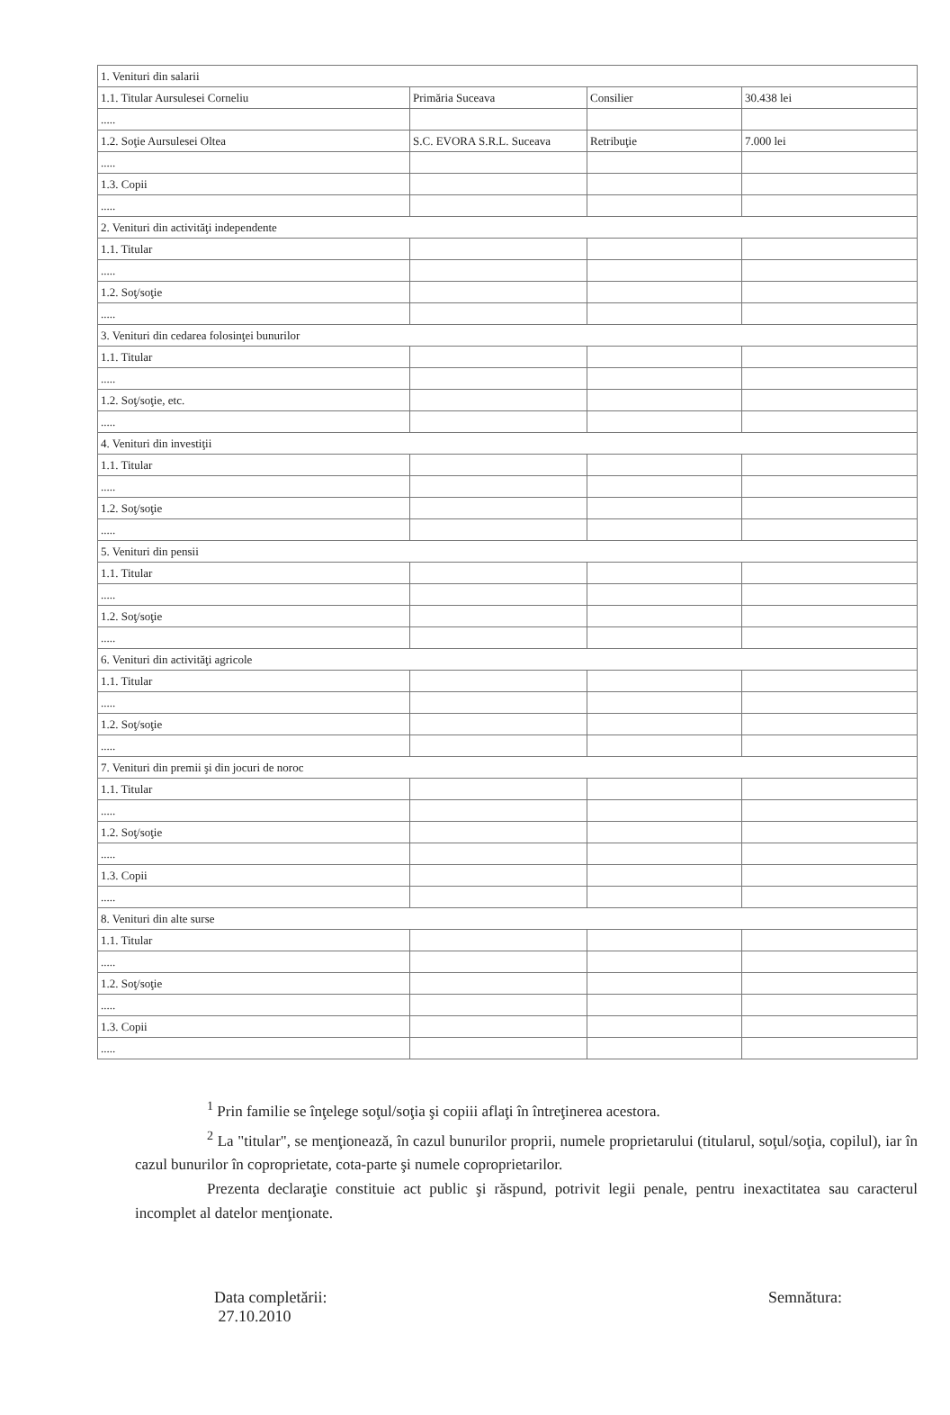| 1. Venituri din salarii | | | |
| 1.1. Titular Aursulesei Corneliu | Primăria Suceava | Consilier | 30.438 lei |
| ..... | | | |
| 1.2. Soţie Aursulesei Oltea | S.C. EVORA S.R.L. Suceava | Retribuţie | 7.000 lei |
| ..... | | | |
| 1.3. Copii | | | |
| ..... | | | |
| 2. Venituri din activităţi independente | | | |
| 1.1. Titular | | | |
| ..... | | | |
| 1.2. Soţ/soţie | | | |
| ..... | | | |
| 3. Venituri din cedarea folosinţei bunurilor | | | |
| 1.1. Titular | | | |
| ..... | | | |
| 1.2. Soţ/soţie, etc. | | | |
| ..... | | | |
| 4. Venituri din investiţii | | | |
| 1.1. Titular | | | |
| ..... | | | |
| 1.2. Soţ/soţie | | | |
| ..... | | | |
| 5. Venituri din pensii | | | |
| 1.1. Titular | | | |
| ..... | | | |
| 1.2. Soţ/soţie | | | |
| ..... | | | |
| 6. Venituri din activităţi agricole | | | |
| 1.1. Titular | | | |
| ..... | | | |
| 1.2. Soţ/soţie | | | |
| ..... | | | |
| 7. Venituri din premii şi din jocuri de noroc | | | |
| 1.1. Titular | | | |
| ..... | | | |
| 1.2. Soţ/soţie | | | |
| ..... | | | |
| 1.3. Copii | | | |
| ..... | | | |
| 8. Venituri din alte surse | | | |
| 1.1. Titular | | | |
| ..... | | | |
| 1.2. Soţ/soţie | | | |
| ..... | | | |
| 1.3. Copii | | | |
| ..... | | | |
<sup>1</sup> Prin familie se înţelege soţul/soţia şi copiii aflaţi în întreţinerea acestora.
<sup>2</sup> La "titular", se menţionează, în cazul bunurilor proprii, numele proprietarului (titularul, soţul/soţia, copilul), iar în cazul bunurilor în coproprietate, cota-parte şi numele coproprietarilor.
Prezenta declaraţie constituie act public şi răspund, potrivit legii penale, pentru inexactitatea sau caracterul incomplet al datelor menţionate.
Data completării:
27.10.2010
Semnătura: